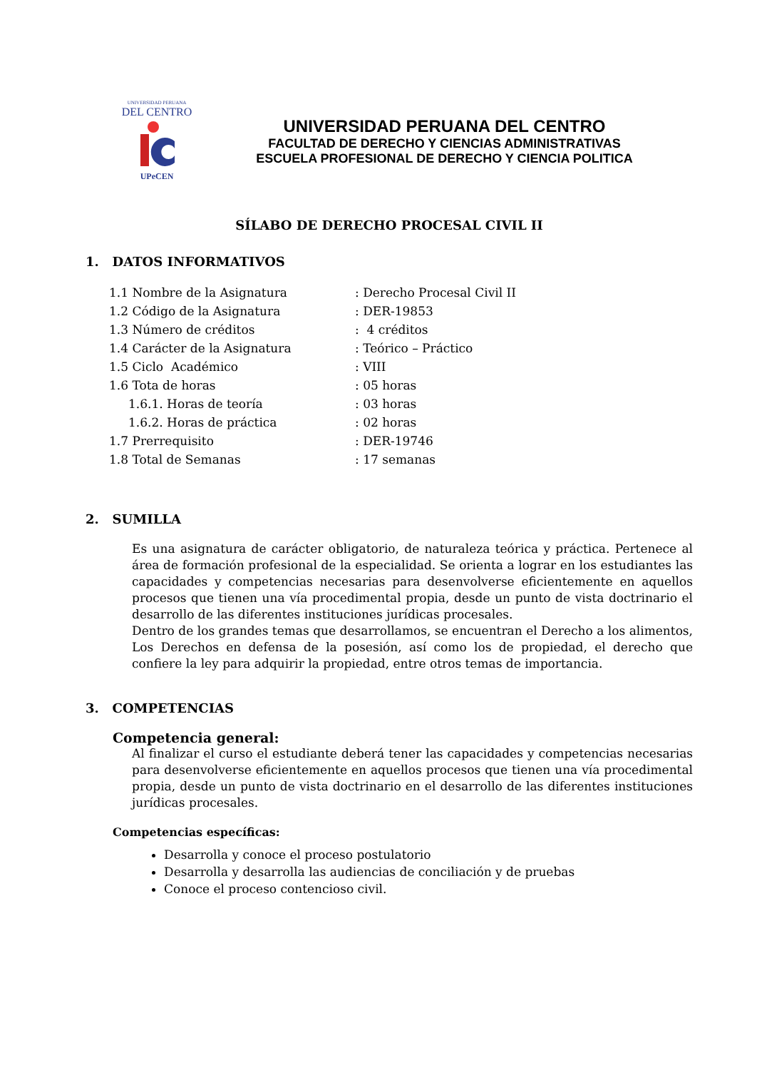UNIVERSIDAD PERUANA
DEL CENTRO
UPeCEN
UNIVERSIDAD PERUANA DEL CENTRO
FACULTAD DE DERECHO Y CIENCIAS ADMINISTRATIVAS
ESCUELA PROFESIONAL DE DERECHO Y CIENCIA POLITICA
SÍLABO DE DERECHO PROCESAL CIVIL II
1. DATOS INFORMATIVOS
| 1.1 Nombre de la Asignatura | : Derecho Procesal Civil II |
| 1.2 Código de la Asignatura | : DER-19853 |
| 1.3 Número de créditos | : 4 créditos |
| 1.4 Carácter de la Asignatura | : Teórico – Práctico |
| 1.5 Ciclo Académico | : VIII |
| 1.6 Tota de horas | : 05 horas |
| 1.6.1. Horas de teoría | : 03 horas |
| 1.6.2. Horas de práctica | : 02 horas |
| 1.7 Prerrequisito | : DER-19746 |
| 1.8 Total de Semanas | : 17 semanas |
2. SUMILLA
Es una asignatura de carácter obligatorio, de naturaleza teórica y práctica. Pertenece al área de formación profesional de la especialidad. Se orienta a lograr en los estudiantes las capacidades y competencias necesarias para desenvolverse eficientemente en aquellos procesos que tienen una vía procedimental propia, desde un punto de vista doctrinario el desarrollo de las diferentes instituciones jurídicas procesales.
Dentro de los grandes temas que desarrollamos, se encuentran el Derecho a los alimentos, Los Derechos en defensa de la posesión, así como los de propiedad, el derecho que confiere la ley para adquirir la propiedad, entre otros temas de importancia.
3. COMPETENCIAS
Competencia general:
Al finalizar el curso el estudiante deberá tener las capacidades y competencias necesarias para desenvolverse eficientemente en aquellos procesos que tienen una vía procedimental propia, desde un punto de vista doctrinario en el desarrollo de las diferentes instituciones jurídicas procesales.
Competencias específicas:
Desarrolla y conoce el proceso postulatorio
Desarrolla y desarrolla las audiencias de conciliación y de pruebas
Conoce el proceso contencioso civil.